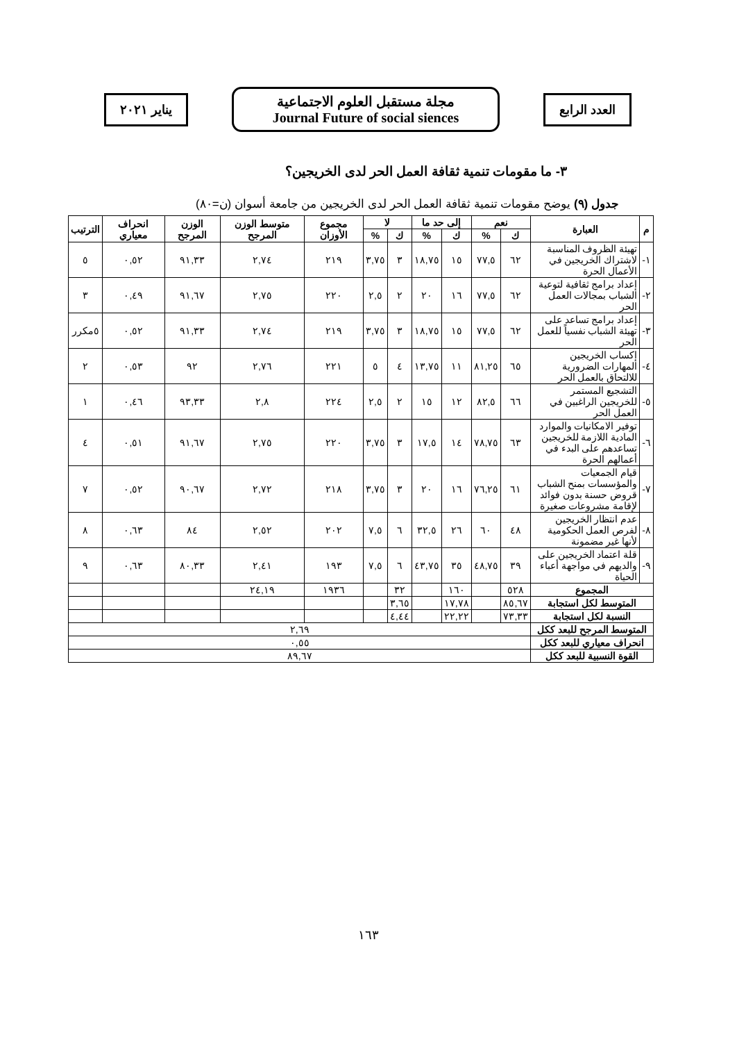العدد الرابع
مجلة مستقبل العلوم الاجتماعية
Journal Future of social siences
يناير ٢٠٢١
٣- ما مقومات تنمية ثقافة العمل الحر لدى الخريجين؟
جدول (٩) يوضح مقومات تنمية ثقافة العمل الحر لدى الخريجين من جامعة أسوان (ن=٨٠)
| م | العبارة | نعم | | إلى حد ما | | لا | | مجموع الأوزان | متوسط الوزن المرجح | الوزن المرجح | انحراف معياري | الترتيب |
| --- | --- | --- | --- | --- | --- | --- | --- | --- | --- | --- | --- | --- |
| | | ك | % | ك | % | ك | % | | | | | |
| ١- | تهيئة الظروف المناسبة لاشتراك الخريجين في الأعمال الحرة | ٦٢ | ٧٧,٥ | ١٥ | ١٨,٧٥ | ٣ | ٣,٧٥ | ٢١٩ | ٢,٧٤ | ٩١,٣٣ | ٠,٥٢ | ٥ |
| ٢- | إعداد برامج ثقافية لتوعية الشباب بمجالات العمل الحر | ٦٢ | ٧٧,٥ | ١٦ | ٢٠ | ٢ | ٢,٥ | ٢٢٠ | ٢,٧٥ | ٩١,٦٧ | ٠,٤٩ | ٣ |
| ٣- | إعداد برامج تساعد على تهيئة الشباب نفسياً للعمل الحر | ٦٢ | ٧٧,٥ | ١٥ | ١٨,٧٥ | ٣ | ٣,٧٥ | ٢١٩ | ٢,٧٤ | ٩١,٣٣ | ٠,٥٢ | ٥مكرر |
| ٤- | إكساب الخريجين المهارات الضرورية للالتحاق بالعمل الحر | ٦٥ | ٨١,٢٥ | ١١ | ١٣,٧٥ | ٤ | ٥ | ٢٢١ | ٢,٧٦ | ٩٢ | ٠,٥٣ | ٢ |
| ٥- | التشجيع المستمر للخريجين الراغبين في العمل الحر | ٦٦ | ٨٢,٥ | ١٢ | ١٥ | ٢ | ٢,٥ | ٢٢٤ | ٢,٨ | ٩٣,٣٣ | ٠,٤٦ | ١ |
| ٦- | توفير الامكانيات والموارد المادية اللازمة للخريجين تساعدهم على البدء في أعمالهم الحرة | ٦٣ | ٧٨,٧٥ | ١٤ | ١٧,٥ | ٣ | ٣,٧٥ | ٢٢٠ | ٢,٧٥ | ٩١,٦٧ | ٠,٥١ | ٤ |
| ٧- | قيام الجمعيات والمؤسسات بمنح الشباب قروض حسنة بدون فوائد لإقامة مشروعات صغيرة | ٦١ | ٧٦,٢٥ | ١٦ | ٢٠ | ٣ | ٣,٧٥ | ٢١٨ | ٢,٧٢ | ٩٠,٦٧ | ٠,٥٢ | ٧ |
| ٨- | عدم انتظار الخريجين لفرص العمل الحكومية لأنها غير مضمونة | ٤٨ | ٦٠ | ٢٦ | ٣٢,٥ | ٦ | ٧,٥ | ٢٠٢ | ٢,٥٢ | ٨٤ | ٠,٦٣ | ٨ |
| ٩- | قلة اعتماد الخريجين على والديهم في مواجهة أعباء الحياة | ٣٩ | ٤٨,٧٥ | ٣٥ | ٤٣,٧٥ | ٦ | ٧,٥ | ١٩٣ | ٢,٤١ | ٨٠,٣٣ | ٠,٦٣ | ٩ |
| المجموع | | ٥٢٨ | | ١٦٠ | | ٣٢ | | ١٩٣٦ | ٢٤,١٩ | | | |
| المتوسط لكل استجابة | | ٨٥,٦٧ | | ١٧,٧٨ | | ٣,٦٥ | | | | | | |
| النسبة لكل استجابة | | ٧٣,٣٣ | | ٢٢,٢٢ | | ٤,٤٤ | | | | | | |
| المتوسط المرجح للبعد ككل | | ٢,٦٩ | | | | | | | | | | |
| انحراف معياري للبعد ككل | | ٠,٥٥ | | | | | | | | | | |
| القوة النسبية للبعد ككل | | ٨٩,٦٧ | | | | | | | | | | |
١٦٣